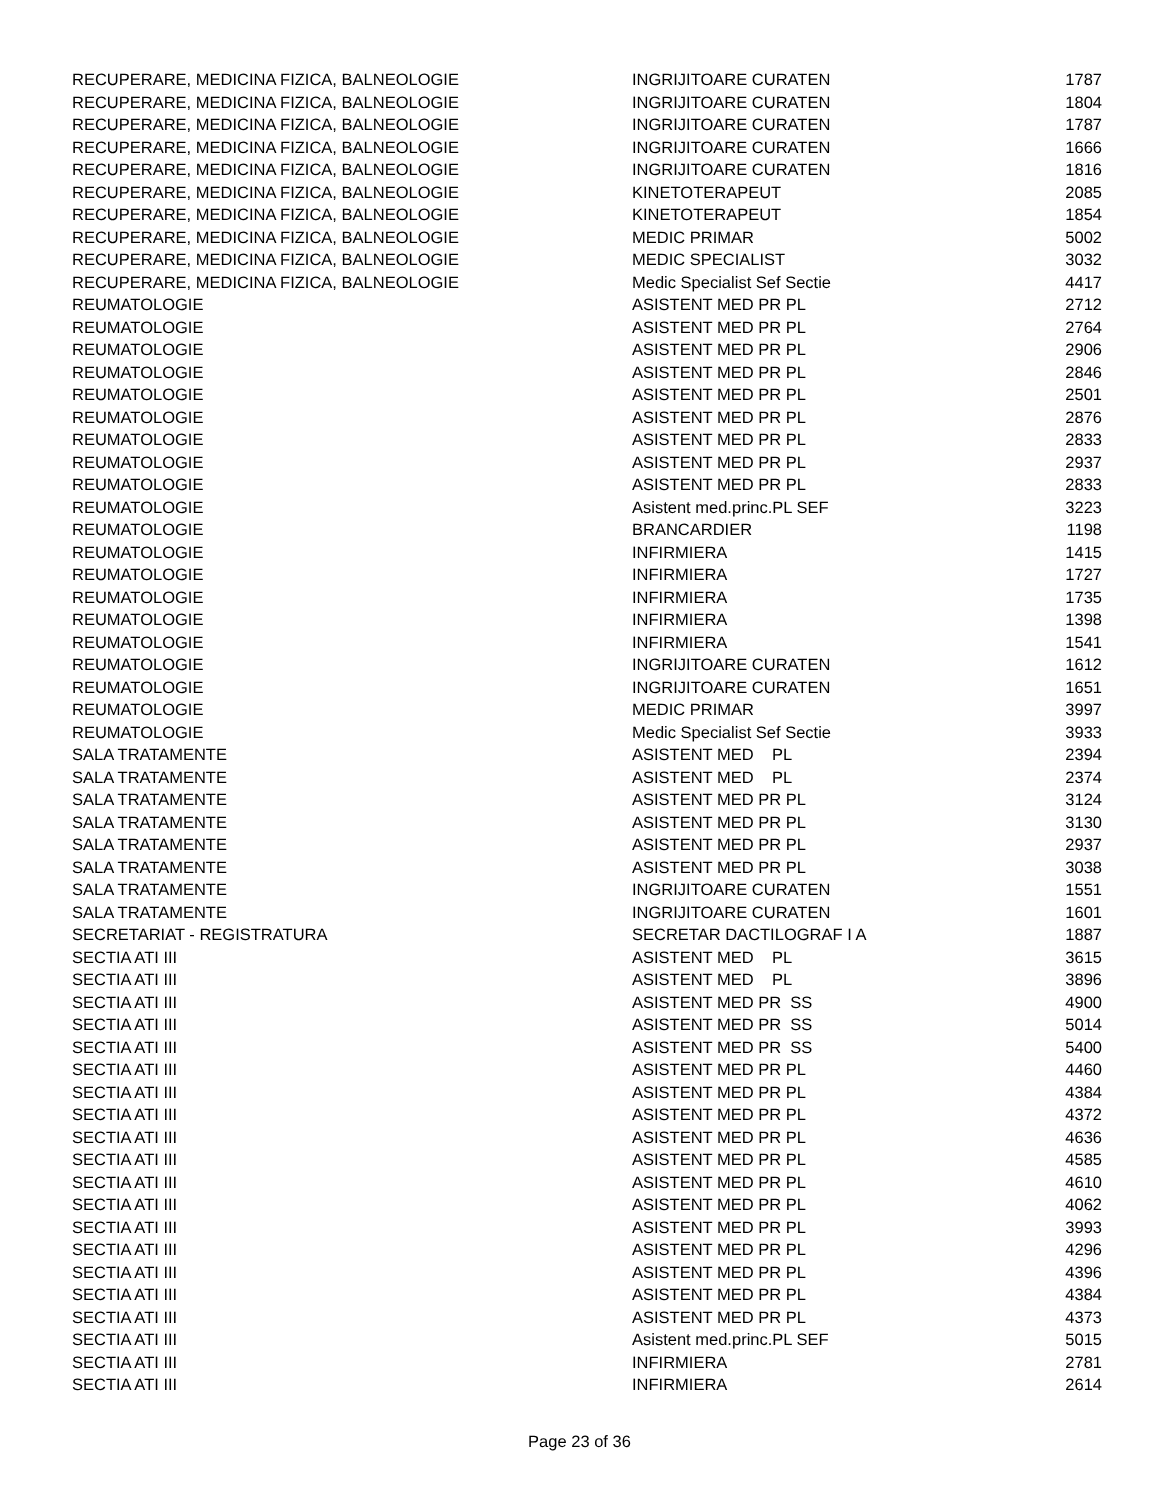| RECUPERARE, MEDICINA FIZICA, BALNEOLOGIE | INGRIJITOARE CURATEN | 1787 |
| RECUPERARE, MEDICINA FIZICA, BALNEOLOGIE | INGRIJITOARE CURATEN | 1804 |
| RECUPERARE, MEDICINA FIZICA, BALNEOLOGIE | INGRIJITOARE CURATEN | 1787 |
| RECUPERARE, MEDICINA FIZICA, BALNEOLOGIE | INGRIJITOARE CURATEN | 1666 |
| RECUPERARE, MEDICINA FIZICA, BALNEOLOGIE | INGRIJITOARE CURATEN | 1816 |
| RECUPERARE, MEDICINA FIZICA, BALNEOLOGIE | KINETOTERAPEUT | 2085 |
| RECUPERARE, MEDICINA FIZICA, BALNEOLOGIE | KINETOTERAPEUT | 1854 |
| RECUPERARE, MEDICINA FIZICA, BALNEOLOGIE | MEDIC PRIMAR | 5002 |
| RECUPERARE, MEDICINA FIZICA, BALNEOLOGIE | MEDIC SPECIALIST | 3032 |
| RECUPERARE, MEDICINA FIZICA, BALNEOLOGIE | Medic Specialist Sef Sectie | 4417 |
| REUMATOLOGIE | ASISTENT MED PR PL | 2712 |
| REUMATOLOGIE | ASISTENT MED PR PL | 2764 |
| REUMATOLOGIE | ASISTENT MED PR PL | 2906 |
| REUMATOLOGIE | ASISTENT MED PR PL | 2846 |
| REUMATOLOGIE | ASISTENT MED PR PL | 2501 |
| REUMATOLOGIE | ASISTENT MED PR PL | 2876 |
| REUMATOLOGIE | ASISTENT MED PR PL | 2833 |
| REUMATOLOGIE | ASISTENT MED PR PL | 2937 |
| REUMATOLOGIE | ASISTENT MED PR PL | 2833 |
| REUMATOLOGIE | Asistent med.princ.PL SEF | 3223 |
| REUMATOLOGIE | BRANCARDIER | 1198 |
| REUMATOLOGIE | INFIRMIERA | 1415 |
| REUMATOLOGIE | INFIRMIERA | 1727 |
| REUMATOLOGIE | INFIRMIERA | 1735 |
| REUMATOLOGIE | INFIRMIERA | 1398 |
| REUMATOLOGIE | INFIRMIERA | 1541 |
| REUMATOLOGIE | INGRIJITOARE CURATEN | 1612 |
| REUMATOLOGIE | INGRIJITOARE CURATEN | 1651 |
| REUMATOLOGIE | MEDIC PRIMAR | 3997 |
| REUMATOLOGIE | Medic Specialist Sef Sectie | 3933 |
| SALA TRATAMENTE | ASISTENT MED PL | 2394 |
| SALA TRATAMENTE | ASISTENT MED PL | 2374 |
| SALA TRATAMENTE | ASISTENT MED PR PL | 3124 |
| SALA TRATAMENTE | ASISTENT MED PR PL | 3130 |
| SALA TRATAMENTE | ASISTENT MED PR PL | 2937 |
| SALA TRATAMENTE | ASISTENT MED PR PL | 3038 |
| SALA TRATAMENTE | INGRIJITOARE CURATEN | 1551 |
| SALA TRATAMENTE | INGRIJITOARE CURATEN | 1601 |
| SECRETARIAT - REGISTRATURA | SECRETAR DACTILOGRAF I A | 1887 |
| SECTIA ATI III | ASISTENT MED PL | 3615 |
| SECTIA ATI III | ASISTENT MED PL | 3896 |
| SECTIA ATI III | ASISTENT MED PR SS | 4900 |
| SECTIA ATI III | ASISTENT MED PR SS | 5014 |
| SECTIA ATI III | ASISTENT MED PR SS | 5400 |
| SECTIA ATI III | ASISTENT MED PR PL | 4460 |
| SECTIA ATI III | ASISTENT MED PR PL | 4384 |
| SECTIA ATI III | ASISTENT MED PR PL | 4372 |
| SECTIA ATI III | ASISTENT MED PR PL | 4636 |
| SECTIA ATI III | ASISTENT MED PR PL | 4585 |
| SECTIA ATI III | ASISTENT MED PR PL | 4610 |
| SECTIA ATI III | ASISTENT MED PR PL | 4062 |
| SECTIA ATI III | ASISTENT MED PR PL | 3993 |
| SECTIA ATI III | ASISTENT MED PR PL | 4296 |
| SECTIA ATI III | ASISTENT MED PR PL | 4396 |
| SECTIA ATI III | ASISTENT MED PR PL | 4384 |
| SECTIA ATI III | ASISTENT MED PR PL | 4373 |
| SECTIA ATI III | Asistent med.princ.PL SEF | 5015 |
| SECTIA ATI III | INFIRMIERA | 2781 |
| SECTIA ATI III | INFIRMIERA | 2614 |
Page 23 of 36